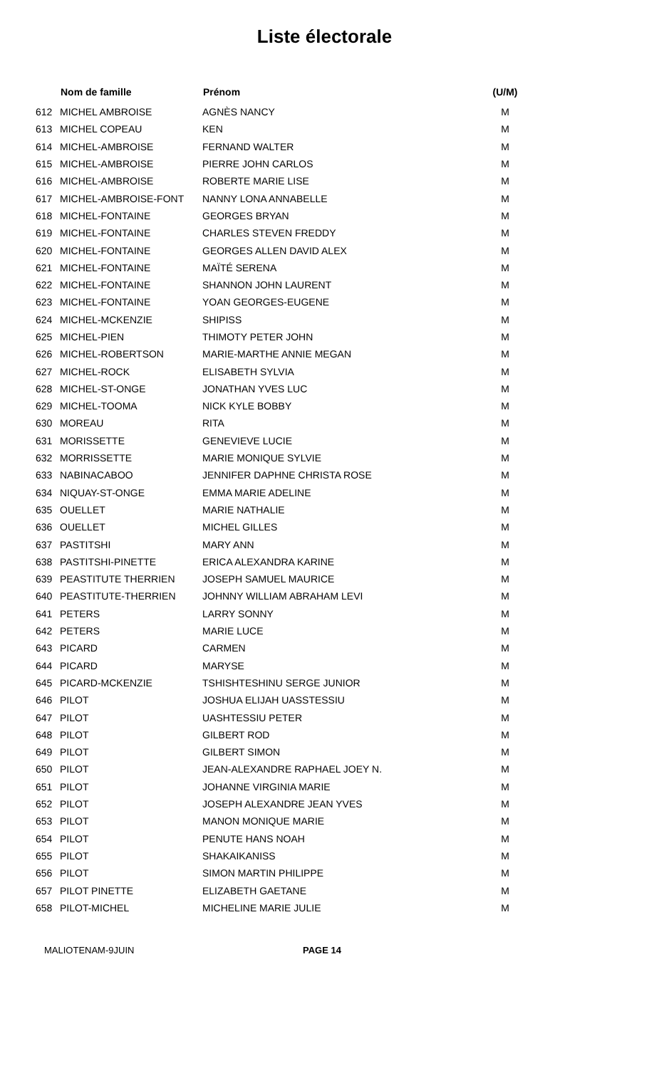Liste électorale
| | Nom de famille | Prénom | (U/M) |
| --- | --- | --- | --- |
| 612 | MICHEL AMBROISE | AGNÈS NANCY | M |
| 613 | MICHEL COPEAU | KEN | M |
| 614 | MICHEL-AMBROISE | FERNAND WALTER | M |
| 615 | MICHEL-AMBROISE | PIERRE JOHN CARLOS | M |
| 616 | MICHEL-AMBROISE | ROBERTE MARIE LISE | M |
| 617 | MICHEL-AMBROISE-FONT | NANNY LONA ANNABELLE | M |
| 618 | MICHEL-FONTAINE | GEORGES BRYAN | M |
| 619 | MICHEL-FONTAINE | CHARLES STEVEN FREDDY | M |
| 620 | MICHEL-FONTAINE | GEORGES ALLEN DAVID ALEX | M |
| 621 | MICHEL-FONTAINE | MAÏTÉ SERENA | M |
| 622 | MICHEL-FONTAINE | SHANNON JOHN LAURENT | M |
| 623 | MICHEL-FONTAINE | YOAN GEORGES-EUGENE | M |
| 624 | MICHEL-MCKENZIE | SHIPISS | M |
| 625 | MICHEL-PIEN | THIMOTY PETER JOHN | M |
| 626 | MICHEL-ROBERTSON | MARIE-MARTHE ANNIE MEGAN | M |
| 627 | MICHEL-ROCK | ELISABETH SYLVIA | M |
| 628 | MICHEL-ST-ONGE | JONATHAN YVES LUC | M |
| 629 | MICHEL-TOOMA | NICK KYLE BOBBY | M |
| 630 | MOREAU | RITA | M |
| 631 | MORISSETTE | GENEVIEVE LUCIE | M |
| 632 | MORRISSETTE | MARIE MONIQUE SYLVIE | M |
| 633 | NABINACABOO | JENNIFER DAPHNE CHRISTA ROSE | M |
| 634 | NIQUAY-ST-ONGE | EMMA MARIE ADELINE | M |
| 635 | OUELLET | MARIE NATHALIE | M |
| 636 | OUELLET | MICHEL GILLES | M |
| 637 | PASTITSHI | MARY ANN | M |
| 638 | PASTITSHI-PINETTE | ERICA ALEXANDRA KARINE | M |
| 639 | PEASTITUTE THERRIEN | JOSEPH SAMUEL MAURICE | M |
| 640 | PEASTITUTE-THERRIEN | JOHNNY WILLIAM ABRAHAM LEVI | M |
| 641 | PETERS | LARRY SONNY | M |
| 642 | PETERS | MARIE LUCE | M |
| 643 | PICARD | CARMEN | M |
| 644 | PICARD | MARYSE | M |
| 645 | PICARD-MCKENZIE | TSHISHTESHINU SERGE JUNIOR | M |
| 646 | PILOT | JOSHUA ELIJAH UASSTESSIU | M |
| 647 | PILOT | UASHTESSIU PETER | M |
| 648 | PILOT | GILBERT ROD | M |
| 649 | PILOT | GILBERT SIMON | M |
| 650 | PILOT | JEAN-ALEXANDRE RAPHAEL JOEY N. | M |
| 651 | PILOT | JOHANNE VIRGINIA MARIE | M |
| 652 | PILOT | JOSEPH ALEXANDRE JEAN YVES | M |
| 653 | PILOT | MANON MONIQUE MARIE | M |
| 654 | PILOT | PENUTE HANS NOAH | M |
| 655 | PILOT | SHAKAIKANISS | M |
| 656 | PILOT | SIMON MARTIN PHILIPPE | M |
| 657 | PILOT PINETTE | ELIZABETH GAETANE | M |
| 658 | PILOT-MICHEL | MICHELINE MARIE JULIE | M |
MALIOTENAM-9JUIN PAGE 14